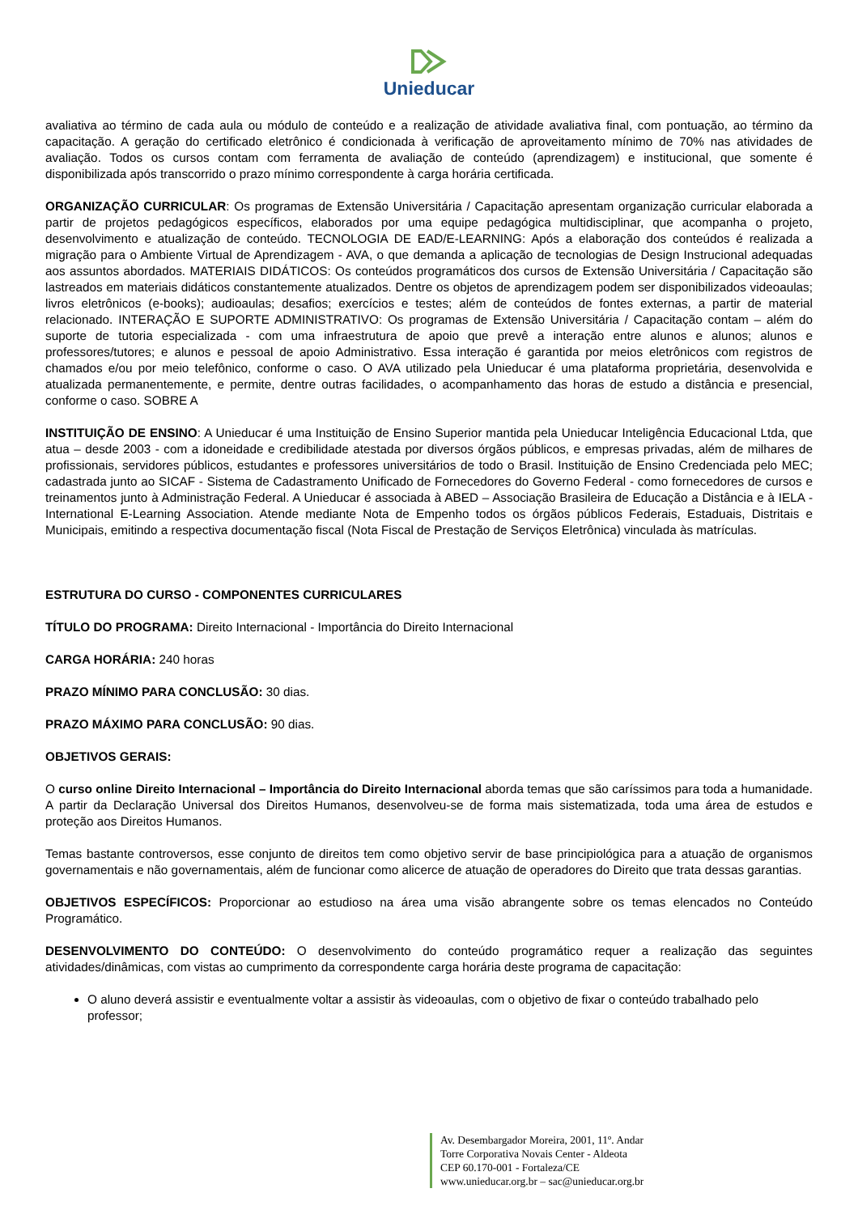Unieducar
avaliativa ao término de cada aula ou módulo de conteúdo e a realização de atividade avaliativa final, com pontuação, ao término da capacitação. A geração do certificado eletrônico é condicionada à verificação de aproveitamento mínimo de 70% nas atividades de avaliação. Todos os cursos contam com ferramenta de avaliação de conteúdo (aprendizagem) e institucional, que somente é disponibilizada após transcorrido o prazo mínimo correspondente à carga horária certificada.
ORGANIZAÇÃO CURRICULAR: Os programas de Extensão Universitária / Capacitação apresentam organização curricular elaborada a partir de projetos pedagógicos específicos, elaborados por uma equipe pedagógica multidisciplinar, que acompanha o projeto, desenvolvimento e atualização de conteúdo. TECNOLOGIA DE EAD/E-LEARNING: Após a elaboração dos conteúdos é realizada a migração para o Ambiente Virtual de Aprendizagem - AVA, o que demanda a aplicação de tecnologias de Design Instrucional adequadas aos assuntos abordados. MATERIAIS DIDÁTICOS: Os conteúdos programáticos dos cursos de Extensão Universitária / Capacitação são lastreados em materiais didáticos constantemente atualizados. Dentre os objetos de aprendizagem podem ser disponibilizados videoaulas; livros eletrônicos (e-books); audioaulas; desafios; exercícios e testes; além de conteúdos de fontes externas, a partir de material relacionado. INTERAÇÃO E SUPORTE ADMINISTRATIVO: Os programas de Extensão Universitária / Capacitação contam – além do suporte de tutoria especializada - com uma infraestrutura de apoio que prevê a interação entre alunos e alunos; alunos e professores/tutores; e alunos e pessoal de apoio Administrativo. Essa interação é garantida por meios eletrônicos com registros de chamados e/ou por meio telefônico, conforme o caso. O AVA utilizado pela Unieducar é uma plataforma proprietária, desenvolvida e atualizada permanentemente, e permite, dentre outras facilidades, o acompanhamento das horas de estudo a distância e presencial, conforme o caso. SOBRE A
INSTITUIÇÃO DE ENSINO: A Unieducar é uma Instituição de Ensino Superior mantida pela Unieducar Inteligência Educacional Ltda, que atua – desde 2003 - com a idoneidade e credibilidade atestada por diversos órgãos públicos, e empresas privadas, além de milhares de profissionais, servidores públicos, estudantes e professores universitários de todo o Brasil. Instituição de Ensino Credenciada pelo MEC; cadastrada junto ao SICAF - Sistema de Cadastramento Unificado de Fornecedores do Governo Federal - como fornecedores de cursos e treinamentos junto à Administração Federal. A Unieducar é associada à ABED – Associação Brasileira de Educação a Distância e à IELA - International E-Learning Association. Atende mediante Nota de Empenho todos os órgãos públicos Federais, Estaduais, Distritais e Municipais, emitindo a respectiva documentação fiscal (Nota Fiscal de Prestação de Serviços Eletrônica) vinculada às matrículas.
ESTRUTURA DO CURSO - COMPONENTES CURRICULARES
TÍTULO DO PROGRAMA: Direito Internacional - Importância do Direito Internacional
CARGA HORÁRIA: 240 horas
PRAZO MÍNIMO PARA CONCLUSÃO: 30 dias.
PRAZO MÁXIMO PARA CONCLUSÃO: 90 dias.
OBJETIVOS GERAIS:
O curso online Direito Internacional – Importância do Direito Internacional aborda temas que são caríssimos para toda a humanidade. A partir da Declaração Universal dos Direitos Humanos, desenvolveu-se de forma mais sistematizada, toda uma área de estudos e proteção aos Direitos Humanos.
Temas bastante controversos, esse conjunto de direitos tem como objetivo servir de base principiológica para a atuação de organismos governamentais e não governamentais, além de funcionar como alicerce de atuação de operadores do Direito que trata dessas garantias.
OBJETIVOS ESPECÍFICOS: Proporcionar ao estudioso na área uma visão abrangente sobre os temas elencados no Conteúdo Programático.
DESENVOLVIMENTO DO CONTEÚDO: O desenvolvimento do conteúdo programático requer a realização das seguintes atividades/dinâmicas, com vistas ao cumprimento da correspondente carga horária deste programa de capacitação:
O aluno deverá assistir e eventualmente voltar a assistir às videoaulas, com o objetivo de fixar o conteúdo trabalhado pelo professor;
Av. Desembargador Moreira, 2001, 11º. Andar
Torre Corporativa Novais Center - Aldeota
CEP 60.170-001 - Fortaleza/CE
www.unieducar.org.br – sac@unieducar.org.br